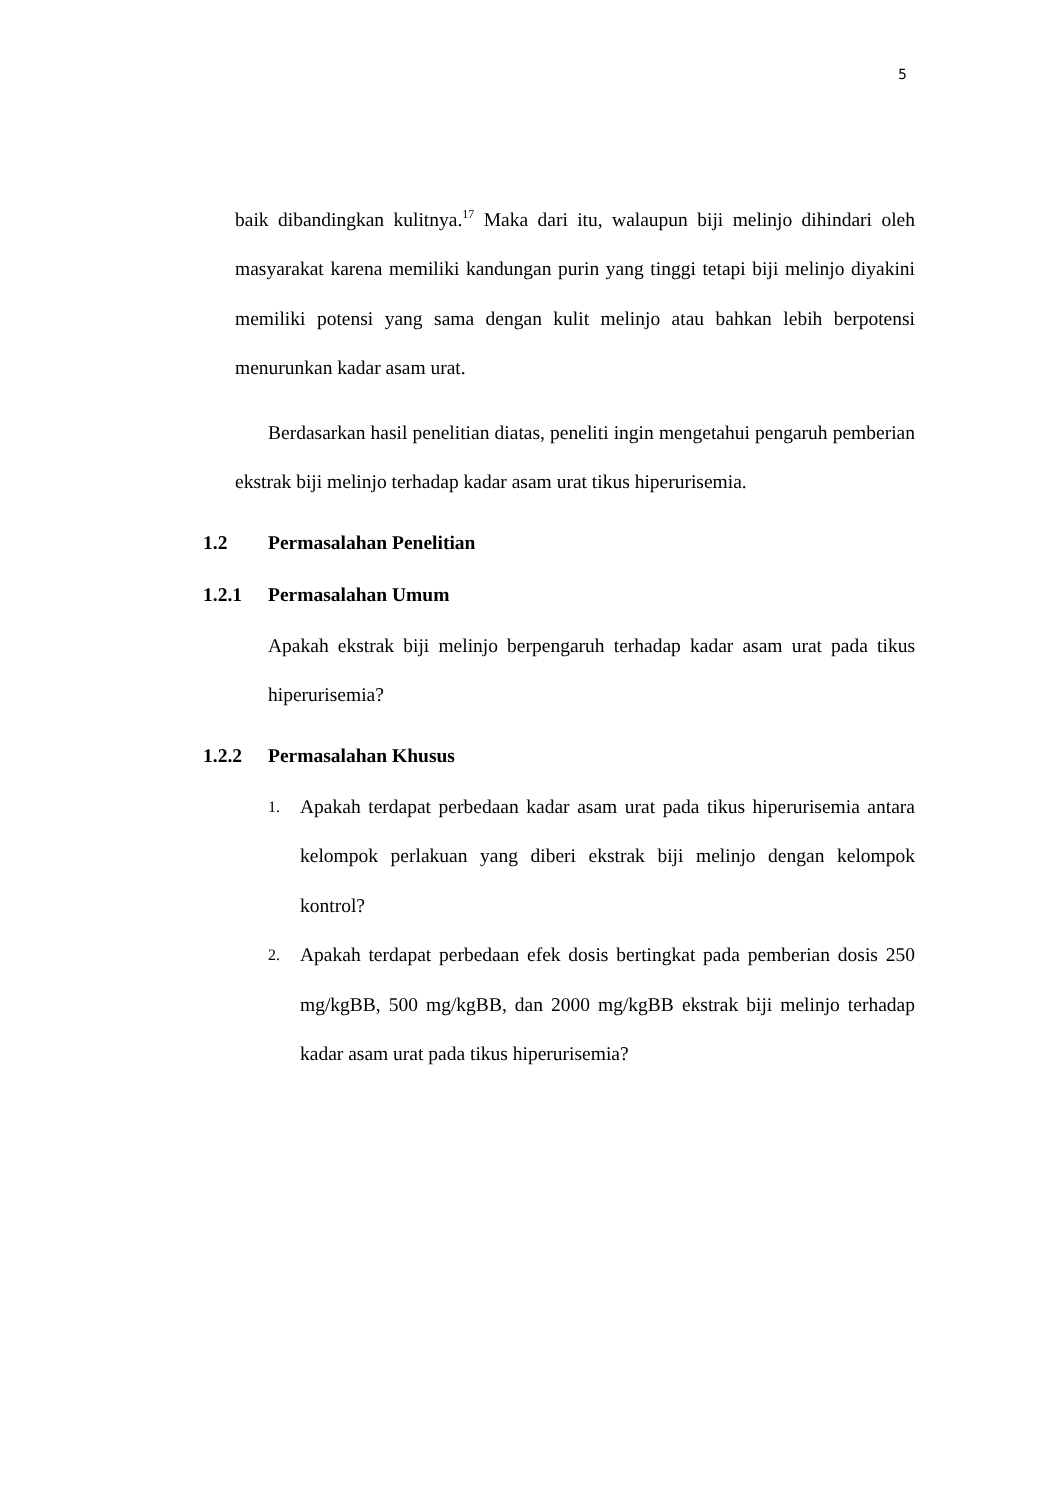5
baik dibandingkan kulitnya.<sup>17</sup> Maka dari itu, walaupun biji melinjo dihindari oleh masyarakat karena memiliki kandungan purin yang tinggi tetapi biji melinjo diyakini memiliki potensi yang sama dengan kulit melinjo atau bahkan lebih berpotensi menurunkan kadar asam urat.
Berdasarkan hasil penelitian diatas, peneliti ingin mengetahui pengaruh pemberian ekstrak biji melinjo terhadap kadar asam urat tikus hiperurisemia.
1.2 Permasalahan Penelitian
1.2.1 Permasalahan Umum
Apakah ekstrak biji melinjo berpengaruh terhadap kadar asam urat pada tikus hiperurisemia?
1.2.2 Permasalahan Khusus
1.
Apakah terdapat perbedaan kadar asam urat pada tikus hiperurisemia antara kelompok perlakuan yang diberi ekstrak biji melinjo dengan kelompok kontrol?
2.
Apakah terdapat perbedaan efek dosis bertingkat pada pemberian dosis 250 mg/kgBB, 500 mg/kgBB, dan 2000 mg/kgBB ekstrak biji melinjo terhadap kadar asam urat pada tikus hiperurisemia?